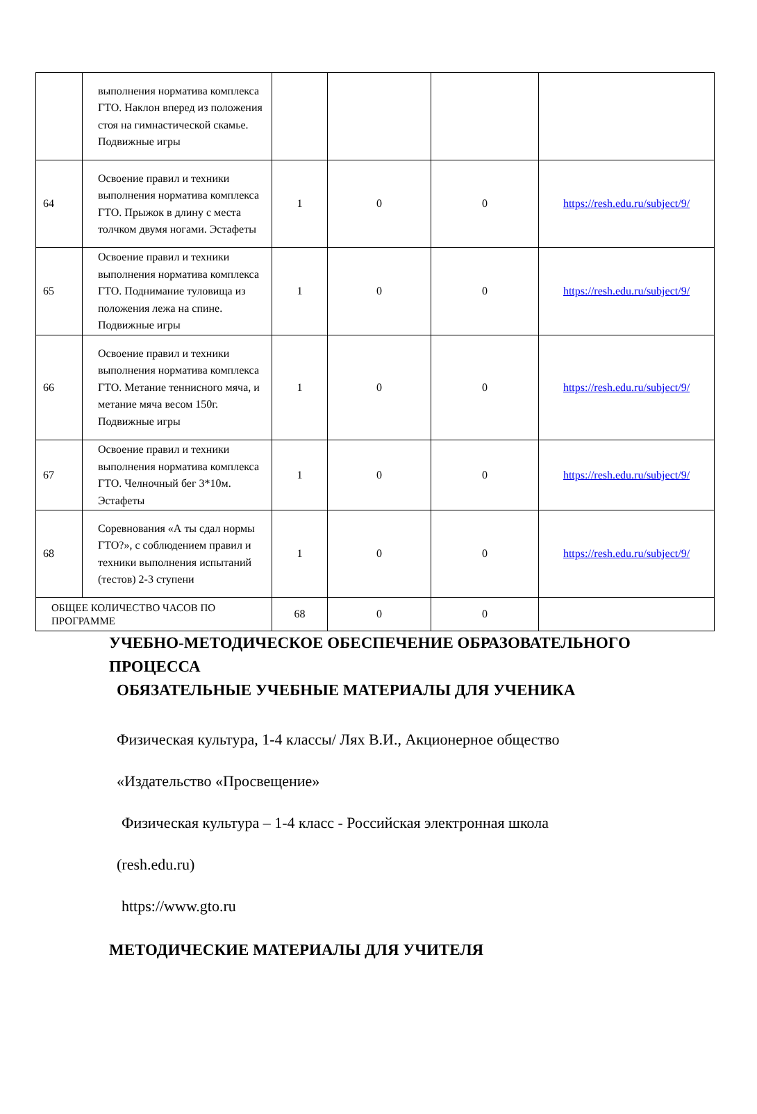| | выполнения норматива комплекса ГТО. Наклон вперед из положения стоя на гимнастической скамье. Подвижные игры | | | | |
| 64 | Освоение правил и техники выполнения норматива комплекса ГТО. Прыжок в длину с места толчком двумя ногами. Эстафеты | 1 | 0 | 0 | https://resh.edu.ru/subject/9/ |
| 65 | Освоение правил и техники выполнения норматива комплекса ГТО. Поднимание туловища из положения лежа на спине. Подвижные игры | 1 | 0 | 0 | https://resh.edu.ru/subject/9/ |
| 66 | Освоение правил и техники выполнения норматива комплекса ГТО. Метание теннисного мяча, и метание мяча весом 150г. Подвижные игры | 1 | 0 | 0 | https://resh.edu.ru/subject/9/ |
| 67 | Освоение правил и техники выполнения норматива комплекса ГТО. Челночный бег 3*10м. Эстафеты | 1 | 0 | 0 | https://resh.edu.ru/subject/9/ |
| 68 | Соревнования «А ты сдал нормы ГТО?», с соблюдением правил и техники выполнения испытаний (тестов) 2-3 ступени | 1 | 0 | 0 | https://resh.edu.ru/subject/9/ |
| ОБЩЕЕ КОЛИЧЕСТВО ЧАСОВ ПО ПРОГРАММЕ | | 68 | 0 | 0 | |
УЧЕБНО-МЕТОДИЧЕСКОЕ ОБЕСПЕЧЕНИЕ ОБРАЗОВАТЕЛЬНОГО ПРОЦЕССА
ОБЯЗАТЕЛЬНЫЕ УЧЕБНЫЕ МАТЕРИАЛЫ ДЛЯ УЧЕНИКА
Физическая культура, 1-4 классы/ Лях В.И., Акционерное общество
«Издательство «Просвещение»
Физическая культура – 1-4 класс - Российская электронная школа
(resh.edu.ru)
https://www.gto.ru
МЕТОДИЧЕСКИЕ МАТЕРИАЛЫ ДЛЯ УЧИТЕЛЯ